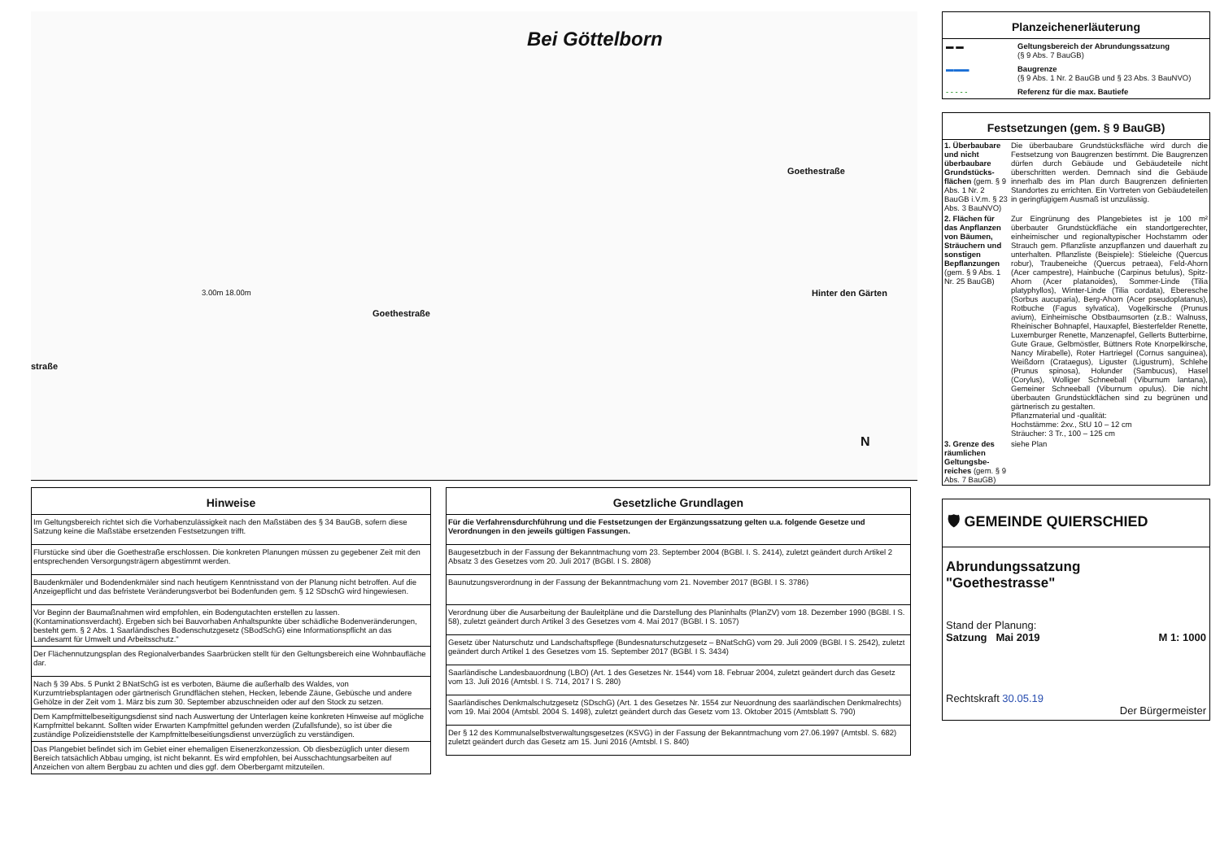Bei Göttelborn
Goethestraße
Goethestraße
Hinter den Gärten
straße
3.00m 18.00m
N
Hinweise
Im Geltungsbereich richtet sich die Vorhabenzulässigkeit nach den Maßstäben des § 34 BauGB, sofern diese Satzung keine die Maßstäbe ersetzenden Festsetzungen trifft.
Flurstücke sind über die Goethestraße erschlossen. Die konkreten Planungen müssen zu gegebener Zeit mit den entsprechenden Versorgungsträgern abgestimmt werden.
Baudenkmäler und Bodendenkmäler sind nach heutigem Kenntnisstand von der Planung nicht betroffen. Auf die Anzeigepflicht und das befristete Veränderungsverbot bei Bodenfunden gem. § 12 SDschG wird hingewiesen.
Vor Beginn der Baumaßnahmen wird empfohlen, ein Bodengutachten erstellen zu lassen. (Kontaminationsverdacht). Ergeben sich bei Bauvorhaben Anhaltspunkte über schädliche Bodenveränderungen, besteht gem. § 2 Abs. 1 Saarländisches Bodenschutzgesetz (SBodSchG) eine Informationspflicht an das Landesamt für Umwelt und Arbeitsschutz."
Der Flächennutzungsplan des Regionalverbandes Saarbrücken stellt für den Geltungsbereich eine Wohnbaufläche dar.
Nach § 39 Abs. 5 Punkt 2 BNatSchG ist es verboten, Bäume die außerhalb des Waldes, von Kurzumtriebsplantagen oder gärtnerisch Grundflächen stehen, Hecken, lebende Zäune, Gebüsche und andere Gehölze in der Zeit vom 1. März bis zum 30. September abzuschneiden oder auf den Stock zu setzen.
Dem Kampfmittelbeseitigungsdienst sind nach Auswertung der Unterlagen keine konkreten Hinweise auf mögliche Kampfmittel bekannt. Sollten wider Erwarten Kampfmittel gefunden werden (Zufallsfunde), so ist über die zuständige Polizeidienststelle der Kampfmittelbeseitiungsdienst unverzüglich zu verständigen.
Das Plangebiet befindet sich im Gebiet einer ehemaligen Eisenerzkonzession. Ob diesbezüglich unter diesem Bereich tatsächlich Abbau umging, ist nicht bekannt. Es wird empfohlen, bei Ausschachtungsarbeiten auf Anzeichen von altem Bergbau zu achten und dies ggf. dem Oberbergamt mitzuteilen.
Gesetzliche Grundlagen
Für die Verfahrensdurchführung und die Festsetzungen der Ergänzungssatzung gelten u.a. folgende Gesetze und Verordnungen in den jeweils gültigen Fassungen.
Baugesetzbuch in der Fassung der Bekanntmachung vom 23. September 2004 (BGBl. I. S. 2414), zuletzt geändert durch Artikel 2 Absatz 3 des Gesetzes vom 20. Juli 2017 (BGBl. I S. 2808)
Baunutzungsverordnung in der Fassung der Bekanntmachung vom 21. November 2017 (BGBl. I S. 3786)
Verordnung über die Ausarbeitung der Bauleitpläne und die Darstellung des Planinhalts (PlanZV) vom 18. Dezember 1990 (BGBl. I S. 58), zuletzt geändert durch Artikel 3 des Gesetzes vom 4. Mai 2017 (BGBl. I S. 1057)
Gesetz über Naturschutz und Landschaftspflege (Bundesnaturschutzgesetz – BNatSchG) vom 29. Juli 2009 (BGBl. I S. 2542), zuletzt geändert durch Artikel 1 des Gesetzes vom 15. September 2017 (BGBl. I S. 3434)
Saarländische Landesbauordnung (LBO) (Art. 1 des Gesetzes Nr. 1544) vom 18. Februar 2004, zuletzt geändert durch das Gesetz vom 13. Juli 2016 (Amtsbl. I S. 714, 2017 I S. 280)
Saarländisches Denkmalschutzgesetz (SDschG) (Art. 1 des Gesetzes Nr. 1554 zur Neuordnung des saarländischen Denkmalrechts) vom 19. Mai 2004 (Amtsbl. 2004 S. 1498), zuletzt geändert durch das Gesetz vom 13. Oktober 2015 (Amtsblatt S. 790)
Der § 12 des Kommunalselbstverwaltungsgesetzes (KSVG) in der Fassung der Bekanntmachung vom 27.06.1997 (Amtsbl. S. 682) zuletzt geändert durch das Gesetz am 15. Juni 2016 (Amtsbl. I S. 840)
Planzeichenerläuterung
| ▬ ▬ | Geltungsbereich der Abrundungssatzung (§ 9 Abs. 7 BauGB) |
| ▬▬▬ | Baugrenze (§ 9 Abs. 1 Nr. 2 BauGB und § 23 Abs. 3 BauNVO) |
| - - - - - | Referenz für die max. Bautiefe |
Festsetzungen (gem. § 9 BauGB)
| 1. Überbaubare und nicht überbaubare Grundstücks-flächen (gem. § 9 Abs. 1 Nr. 2 BauGB i.V.m. § 23 Abs. 3 BauNVO) | Die überbaubare Grundstücksfläche wird durch die Festsetzung von Baugrenzen bestimmt. Die Baugrenzen dürfen durch Gebäude und Gebäudeteile nicht überschritten werden. Demnach sind die Gebäude innerhalb des im Plan durch Baugrenzen definierten Standortes zu errichten. Ein Vortreten von Gebäudeteilen in geringfügigem Ausmaß ist unzulässig. |
| 2. Flächen für das Anpflanzen von Bäumen, Sträuchern und sonstigen Bepflanzungen (gem. § 9 Abs. 1 Nr. 25 BauGB) | Zur Eingrünung des Plangebietes ist je 100 m² überbauter Grundstückfläche ein standortgerechter, einheimischer und regionaltypischer Hochstamm oder Strauch gem. Pflanzliste anzupflanzen und dauerhaft zu unterhalten. Pflanzliste (Beispiele): Stieleiche (Quercus robur), Traubeneiche (Quercus petraea), Feld-Ahorn (Acer campestre), Hainbuche (Carpinus betulus), Spitz-Ahorn (Acer platanoides), Sommer-Linde (Tilia platyphyllos), Winter-Linde (Tilia cordata), Eberesche (Sorbus aucuparia), Berg-Ahorn (Acer pseudoplatanus), Rotbuche (Fagus sylvatica), Vogelkirsche (Prunus avium), Einheimische Obstbaumsorten (z.B.: Walnuss, Rheinischer Bohnapfel, Hauxapfel, Biesterfelder Renette, Luxemburger Renette, Manzenapfel, Gellerts Butterbirne, Gute Graue, Gelbmöstler, Büttners Rote Knorpelkirsche, Nancy Mirabelle), Roter Hartriegel (Cornus sanguinea), Weißdorn (Crataegus), Liguster (Ligustrum), Schlehe (Prunus spinosa), Holunder (Sambucus), Hasel (Corylus), Wolliger Schneeball (Viburnum lantana), Gemeiner Schneeball (Viburnum opulus). Die nicht überbauten Grundstückflächen sind zu begrünen und gärtnerisch zu gestalten. Pflanzmaterial und -qualität: Hochstämme: 2xv., StU 10 – 12 cm Sträucher: 3 Tr., 100 – 125 cm |
| 3. Grenze des räumlichen Geltungsbe-reiches (gem. § 9 Abs. 7 BauGB) | siehe Plan |
🛡 GEMEINDE QUIERSCHIED
Abrundungssatzung
"Goethestrasse"
Stand der Planung:
Satzung Mai 2019 M 1: 1000
Rechtskraft 30.05.19
Der Bürgermeister